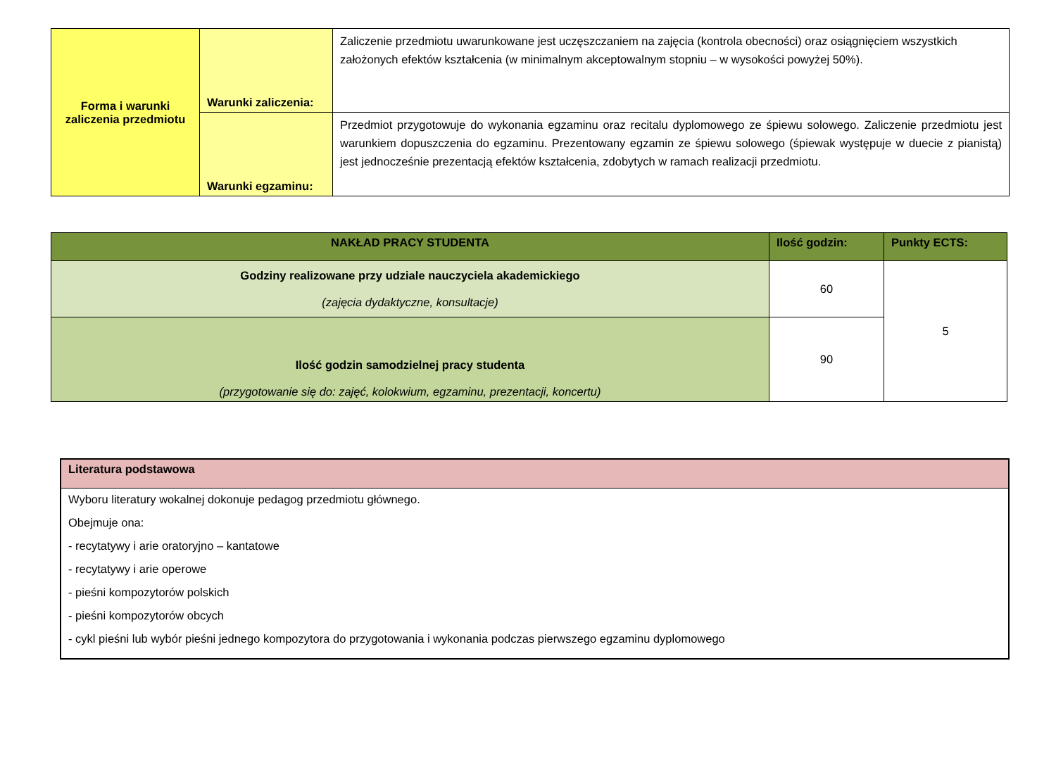| Forma i warunki zaliczenia przedmiotu | Warunki zaliczenia: | Zaliczenie przedmiotu uwarunkowane jest uczęszczaniem na zajęcia (kontrola obecności) oraz osiągnięciem wszystkich założonych efektów kształcenia (w minimalnym akceptowalnym stopniu – w wysokości powyżej 50%). |
| | Warunki egzaminu: | Przedmiot przygotowuje do wykonania egzaminu oraz recitalu dyplomowego ze śpiewu solowego. Zaliczenie przedmiotu jest warunkiem dopuszczenia do egzaminu. Prezentowany egzamin ze śpiewu solowego (śpiewak występuje w duecie z pianistą) jest jednocześnie prezentacją efektów kształcenia, zdobytych w ramach realizacji przedmiotu. |
| NAKŁAD PRACY STUDENTA | Ilość godzin: | Punkty ECTS: |
| --- | --- | --- |
| Godziny realizowane przy udziale nauczyciela akademickiego (zajęcia dydaktyczne, konsultacje) | 60 | 5 |
| Ilość godzin samodzielnej pracy studenta (przygotowanie się do: zajęć, kolokwium, egzaminu, prezentacji, koncertu) | 90 | |
| Literatura podstawowa |
| Wyboru literatury wokalnej dokonuje pedagog przedmiotu głównego. Obejmuje ona: - recytatywy i arie oratoryjno – kantatowe - recytatywy i arie operowe - pieśni kompozytorów polskich - pieśni kompozytorów obcych - cykl pieśni lub wybór pieśni jednego kompozytora do przygotowania i wykonania podczas pierwszego egzaminu dyplomowego |